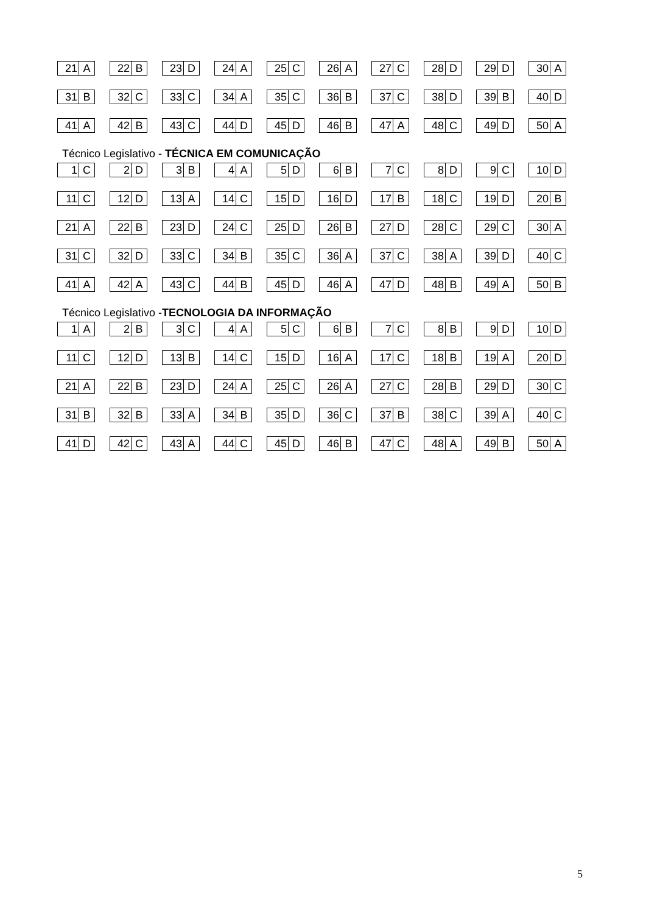21 A 22 B 23 D 24 A 25 C 26 A 27 C 28 D 29 D 30 A
31 B 32 C 33 C 34 A 35 C 36 B 37 C 38 D 39 B 40 D
41 A 42 B 43 C 44 D 45 D 46 B 47 A 48 C 49 D 50 A
Técnico Legislativo - TÉCNICA EM COMUNICAÇÃO
1 C 2 D 3 B 4 A 5 D 6 B 7 C 8 D 9 C 10 D
11 C 12 D 13 A 14 C 15 D 16 D 17 B 18 C 19 D 20 B
21 A 22 B 23 D 24 C 25 D 26 B 27 D 28 C 29 C 30 A
31 C 32 D 33 C 34 B 35 C 36 A 37 C 38 A 39 D 40 C
41 A 42 A 43 C 44 B 45 D 46 A 47 D 48 B 49 A 50 B
Técnico Legislativo -TECNOLOGIA DA INFORMAÇÃO
1 A 2 B 3 C 4 A 5 C 6 B 7 C 8 B 9 D 10 D
11 C 12 D 13 B 14 C 15 D 16 A 17 C 18 B 19 A 20 D
21 A 22 B 23 D 24 A 25 C 26 A 27 C 28 B 29 D 30 C
31 B 32 B 33 A 34 B 35 D 36 C 37 B 38 C 39 A 40 C
41 D 42 C 43 A 44 C 45 D 46 B 47 C 48 A 49 B 50 A
5